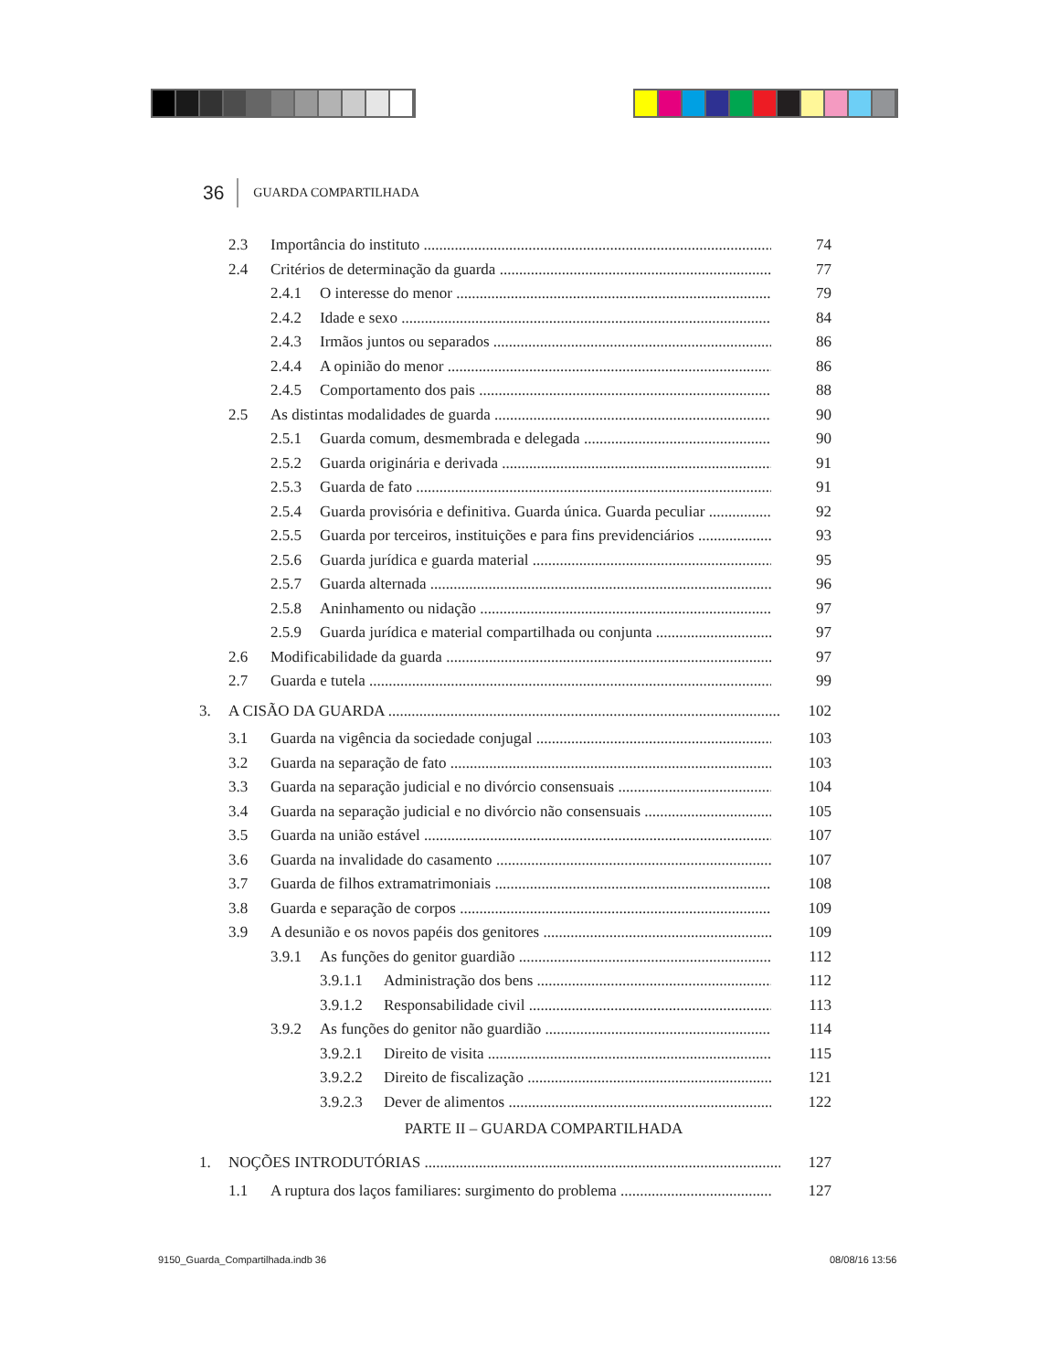36 GUARDA COMPARTILHADA
2.3 Importância do instituto 74
2.4 Critérios de determinação da guarda 77
2.4.1 O interesse do menor 79
2.4.2 Idade e sexo 84
2.4.3 Irmãos juntos ou separados 86
2.4.4 A opinião do menor 86
2.4.5 Comportamento dos pais 88
2.5 As distintas modalidades de guarda 90
2.5.1 Guarda comum, desmembrada e delegada 90
2.5.2 Guarda originária e derivada 91
2.5.3 Guarda de fato 91
2.5.4 Guarda provisória e definitiva. Guarda única. Guarda peculiar 92
2.5.5 Guarda por terceiros, instituições e para fins previdenciários 93
2.5.6 Guarda jurídica e guarda material 95
2.5.7 Guarda alternada 96
2.5.8 Aninhamento ou nidação 97
2.5.9 Guarda jurídica e material compartilhada ou conjunta 97
2.6 Modificabilidade da guarda 97
2.7 Guarda e tutela 99
3. A CISÃO DA GUARDA 102
3.1 Guarda na vigência da sociedade conjugal 103
3.2 Guarda na separação de fato 103
3.3 Guarda na separação judicial e no divórcio consensuais 104
3.4 Guarda na separação judicial e no divórcio não consensuais 105
3.5 Guarda na união estável 107
3.6 Guarda na invalidade do casamento 107
3.7 Guarda de filhos extramatrimoniais 108
3.8 Guarda e separação de corpos 109
3.9 A desunião e os novos papéis dos genitores 109
3.9.1 As funções do genitor guardião 112
3.9.1.1 Administração dos bens 112
3.9.1.2 Responsabilidade civil 113
3.9.2 As funções do genitor não guardião 114
3.9.2.1 Direito de visita 115
3.9.2.2 Direito de fiscalização 121
3.9.2.3 Dever de alimentos 122
PARTE II – GUARDA COMPARTILHADA
1. NOÇÕES INTRODUTÓRIAS 127
1.1 A ruptura dos laços familiares: surgimento do problema 127
9150_Guarda_Compartilhada.indb 36
08/08/16 13:56